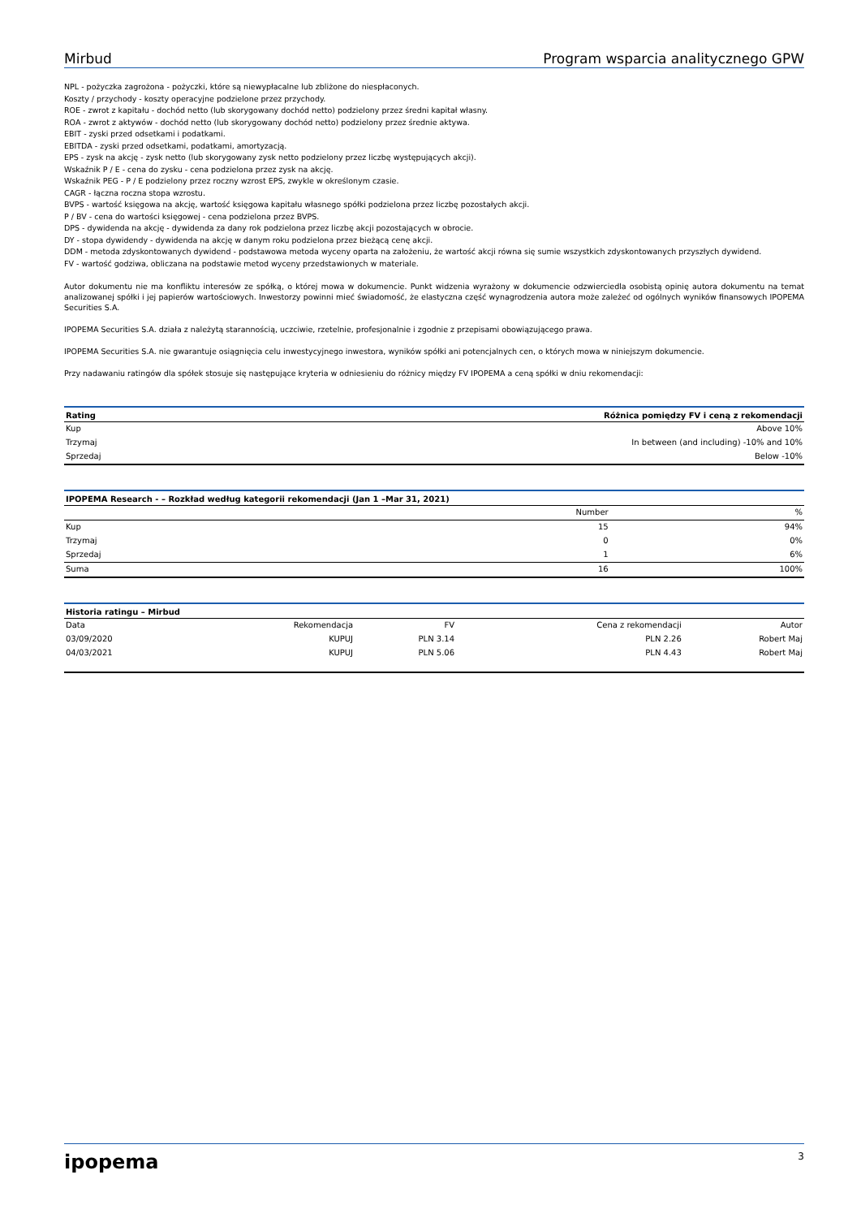Mirbud Program wsparcia analitycznego GPW
NPL - pożyczka zagrożona - pożyczki, które są niewypłacalne lub zbliżone do niespłaconych.
Koszty / przychody - koszty operacyjne podzielone przez przychody.
ROE - zwrot z kapitału - dochód netto (lub skorygowany dochód netto) podzielony przez średni kapitał własny.
ROA - zwrot z aktywów - dochód netto (lub skorygowany dochód netto) podzielony przez średnie aktywa.
EBIT - zyski przed odsetkami i podatkami.
EBITDA - zyski przed odsetkami, podatkami, amortyzacją.
EPS - zysk na akcję - zysk netto (lub skorygowany zysk netto podzielony przez liczbę występujących akcji).
Wskaźnik P / E - cena do zysku - cena podzielona przez zysk na akcję.
Wskaźnik PEG - P / E podzielony przez roczny wzrost EPS, zwykle w określonym czasie.
CAGR - łączna roczna stopa wzrostu.
BVPS - wartość księgowa na akcję, wartość księgowa kapitału własnego spółki podzielona przez liczbę pozostałych akcji.
P / BV - cena do wartości księgowej - cena podzielona przez BVPS.
DPS - dywidenda na akcję - dywidenda za dany rok podzielona przez liczbę akcji pozostających w obrocie.
DY - stopa dywidendy - dywidenda na akcję w danym roku podzielona przez bieżącą cenę akcji.
DDM - metoda zdyskontowanych dywidend - podstawowa metoda wyceny oparta na założeniu, że wartość akcji równa się sumie wszystkich zdyskontowanych przyszłych dywidend.
FV - wartość godziwa, obliczana na podstawie metod wyceny przedstawionych w materiale.
Autor dokumentu nie ma konfliktu interesów ze spółką, o której mowa w dokumencie. Punkt widzenia wyrażony w dokumencie odzwierciedla osobistą opinię autora dokumentu na temat analizowanej spółki i jej papierów wartościowych. Inwestorzy powinni mieć świadomość, że elastyczna część wynagrodzenia autora może zależeć od ogólnych wyników finansowych IPOPEMA Securities S.A.
IPOPEMA Securities S.A. działa z należytą starannością, uczciwie, rzetelnie, profesjonalnie i zgodnie z przepisami obowiązującego prawa.
IPOPEMA Securities S.A. nie gwarantuje osiągnięcia celu inwestycyjnego inwestora, wyników spółki ani potencjalnych cen, o których mowa w niniejszym dokumencie.
Przy nadawaniu ratingów dla spółek stosuje się następujące kryteria w odniesieniu do różnicy między FV IPOPEMA a ceną spółki w dniu rekomendacji:
| Rating | Różnica pomiędzy FV i ceną z rekomendacji |
| --- | --- |
| Kup | Above 10% |
| Trzymaj | In between (and including) -10% and 10% |
| Sprzedaj | Below -10% |
| IPOPEMA Research - – Rozkład według kategorii rekomendacji (Jan 1 –Mar 31, 2021) | | |
| --- | --- | --- |
| | Number | % |
| Kup | 15 | 94% |
| Trzymaj | 0 | 0% |
| Sprzedaj | 1 | 6% |
| Suma | 16 | 100% |
| Historia ratingu – Mirbud | | | | |
| --- | --- | --- | --- | --- |
| Data | Rekomendacja | FV | Cena z rekomendacji | Autor |
| 03/09/2020 | KUPUJ | PLN 3.14 | PLN 2.26 | Robert Maj |
| 04/03/2021 | KUPUJ | PLN 5.06 | PLN 4.43 | Robert Maj |
ipopema 3